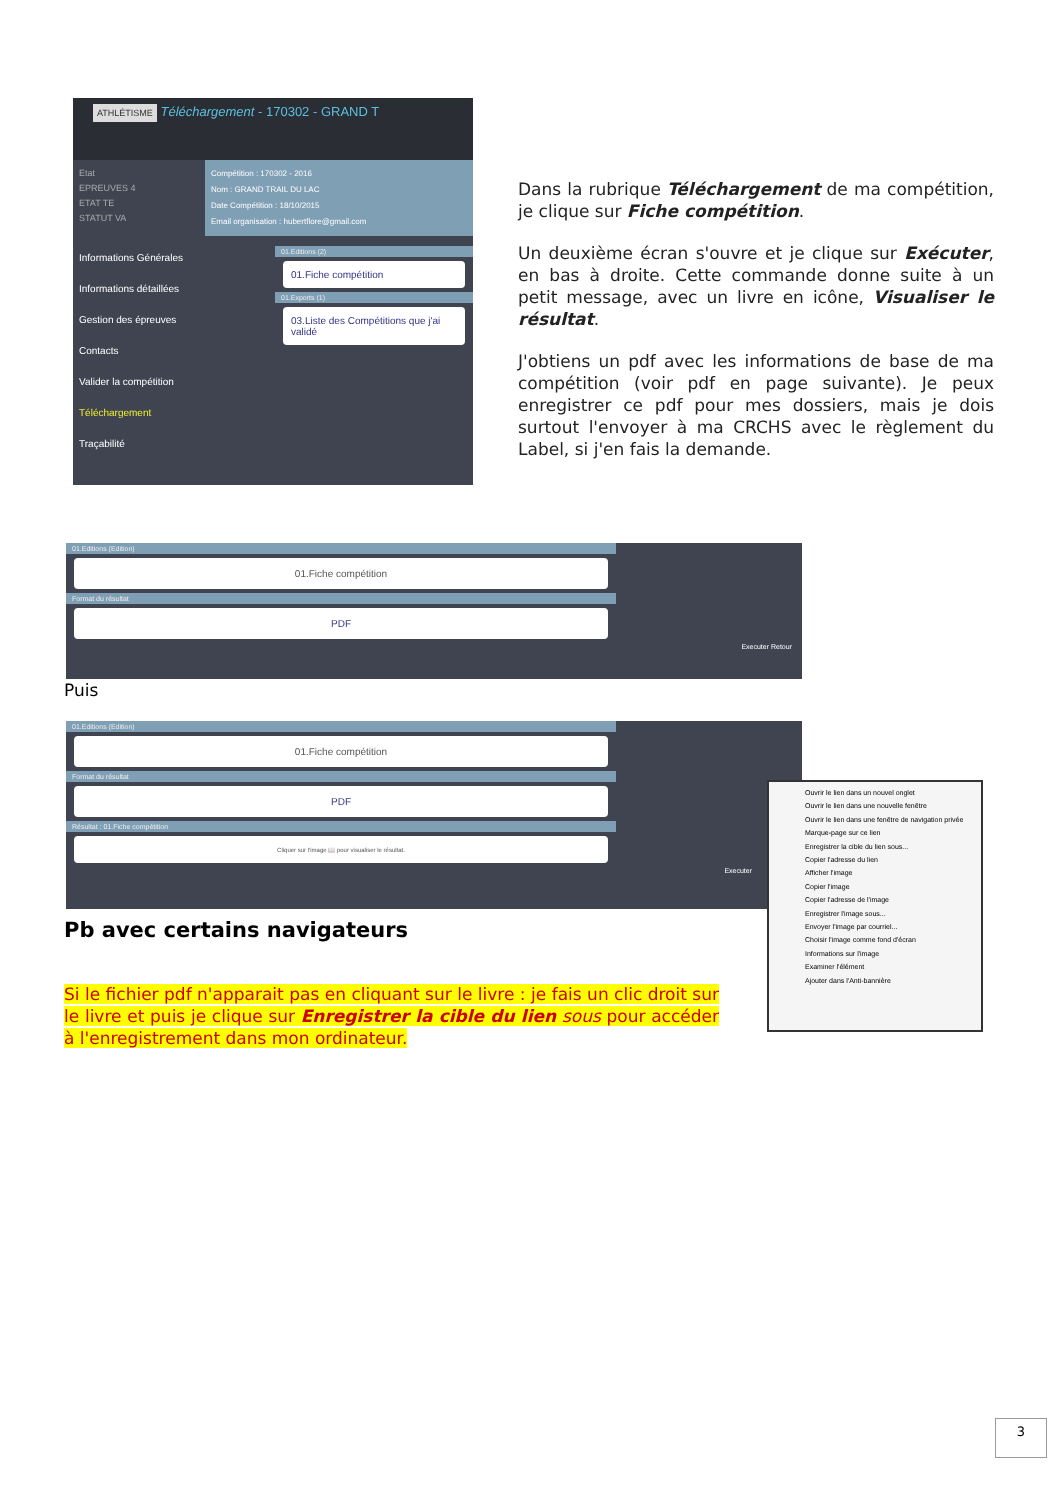ATHLÉTISME Téléchargement - 170302 - GRAND T
Etat
EPREUVES 4
ETAT TE
STATUT VA
Compétition : 170302 - 2016
Nom : GRAND TRAIL DU LAC
Date Compétition : 18/10/2015
Email organisation : hubertflore@gmail.com
Informations Générales
Informations détaillées
Gestion des épreuves
Contacts
Valider la compétition
Téléchargement
Traçabilité
01.Editions (2)
01.Fiche compétition
01.Exports (1)
03.Liste des Compétitions que j'ai validé
Dans la rubrique Téléchargement de ma compétition, je clique sur Fiche compétition.
Un deuxième écran s'ouvre et je clique sur Exécuter, en bas à droite. Cette commande donne suite à un petit message, avec un livre en icône, Visualiser le résultat.
J'obtiens un pdf avec les informations de base de ma compétition (voir pdf en page suivante). Je peux enregistrer ce pdf pour mes dossiers, mais je dois surtout l'envoyer à ma CRCHS avec le règlement du Label, si j'en fais la demande.
01.Editions (Edition)
01.Fiche compétition
Format du résultat
PDF
Executer Retour
Puis
01.Editions (Edition)
01.Fiche compétition
Format du résultat
PDF
Résultat : 01.Fiche compétition
Cliquer sur l'image 📖 pour visualiser le résultat.
Executer
Ouvrir le lien dans un nouvel onglet
Ouvrir le lien dans une nouvelle fenêtre
Ouvrir le lien dans une fenêtre de navigation privée
Marque-page sur ce lien
Enregistrer la cible du lien sous...
Copier l'adresse du lien
Afficher l'image
Copier l'image
Copier l'adresse de l'image
Enregistrer l'image sous...
Envoyer l'image par courriel...
Choisir l'image comme fond d'écran
Informations sur l'image
Examiner l'élément
Ajouter dans l'Anti-bannière
Pb avec certains navigateurs
Si le fichier pdf n'apparait pas en cliquant sur le livre : je fais un clic droit sur le livre et puis je clique sur Enregistrer la cible du lien sous pour accéder à l'enregistrement dans mon ordinateur.
3